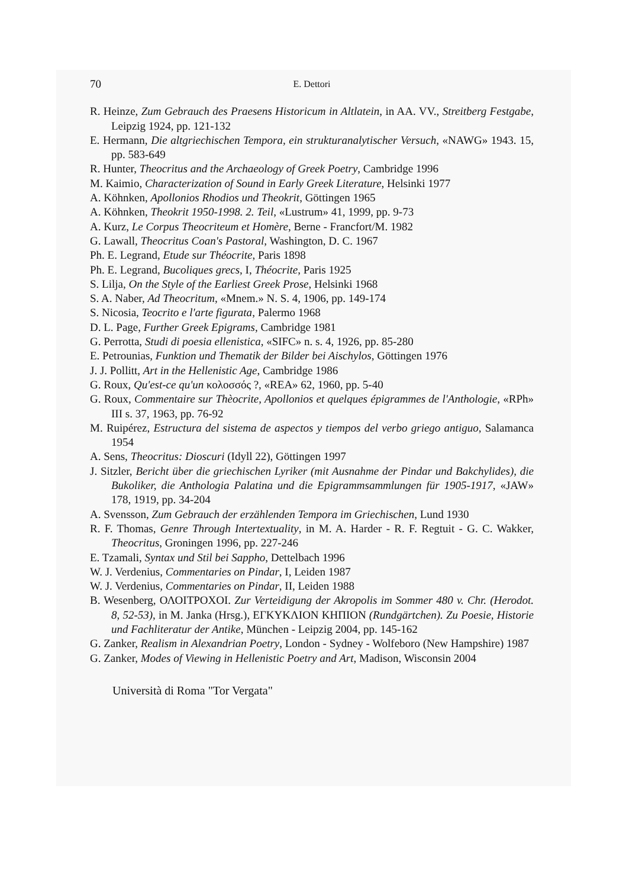70 E. Dettori
R. Heinze, Zum Gebrauch des Praesens Historicum in Altlatein, in AA. VV., Streitberg Festgabe, Leipzig 1924, pp. 121-132
E. Hermann, Die altgriechischen Tempora, ein strukturanalytischer Versuch, «NAWG» 1943. 15, pp. 583-649
R. Hunter, Theocritus and the Archaeology of Greek Poetry, Cambridge 1996
M. Kaimio, Characterization of Sound in Early Greek Literature, Helsinki 1977
A. Köhnken, Apollonios Rhodios und Theokrit, Göttingen 1965
A. Köhnken, Theokrit 1950-1998. 2. Teil, «Lustrum» 41, 1999, pp. 9-73
A. Kurz, Le Corpus Theocriteum et Homère, Berne - Francfort/M. 1982
G. Lawall, Theocritus Coan's Pastoral, Washington, D. C. 1967
Ph. E. Legrand, Etude sur Théocrite, Paris 1898
Ph. E. Legrand, Bucoliques grecs, I, Théocrite, Paris 1925
S. Lilja, On the Style of the Earliest Greek Prose, Helsinki 1968
S. A. Naber, Ad Theocritum, «Mnem.» N. S. 4, 1906, pp. 149-174
S. Nicosia, Teocrito e l'arte figurata, Palermo 1968
D. L. Page, Further Greek Epigrams, Cambridge 1981
G. Perrotta, Studi di poesia ellenistica, «SIFC» n. s. 4, 1926, pp. 85-280
E. Petrounias, Funktion und Thematik der Bilder bei Aischylos, Göttingen 1976
J. J. Pollitt, Art in the Hellenistic Age, Cambridge 1986
G. Roux, Qu'est-ce qu'un κολοσσός ?, «REA» 62, 1960, pp. 5-40
G. Roux, Commentaire sur Thèocrite, Apollonios et quelques épigrammes de l'Anthologie, «RPh» III s. 37, 1963, pp. 76-92
M. Ruipérez, Estructura del sistema de aspectos y tiempos del verbo griego antiguo, Salamanca 1954
A. Sens, Theocritus: Dioscuri (Idyll 22), Göttingen 1997
J. Sitzler, Bericht über die griechischen Lyriker (mit Ausnahme der Pindar und Bakchylides), die Bukoliker, die Anthologia Palatina und die Epigrammsammlungen für 1905-1917, «JAW» 178, 1919, pp. 34-204
A. Svensson, Zum Gebrauch der erzählenden Tempora im Griechischen, Lund 1930
R. F. Thomas, Genre Through Intertextuality, in M. A. Harder - R. F. Regtuit - G. C. Wakker, Theocritus, Groningen 1996, pp. 227-246
E. Tzamali, Syntax und Stil bei Sappho, Dettelbach 1996
W. J. Verdenius, Commentaries on Pindar, I, Leiden 1987
W. J. Verdenius, Commentaries on Pindar, II, Leiden 1988
B. Wesenberg, ΟΛΟΙΤΡΟΧΟΙ. Zur Verteidigung der Akropolis im Sommer 480 v. Chr. (Herodot. 8, 52-53), in M. Janka (Hrsg.), ΕΓΚΥΚΛΙΟΝ ΚΗΠΙΟΝ (Rundgärtchen). Zu Poesie, Historie und Fachliteratur der Antike, München - Leipzig 2004, pp. 145-162
G. Zanker, Realism in Alexandrian Poetry, London - Sydney - Wolfeboro (New Hampshire) 1987
G. Zanker, Modes of Viewing in Hellenistic Poetry and Art, Madison, Wisconsin 2004
Università di Roma "Tor Vergata"